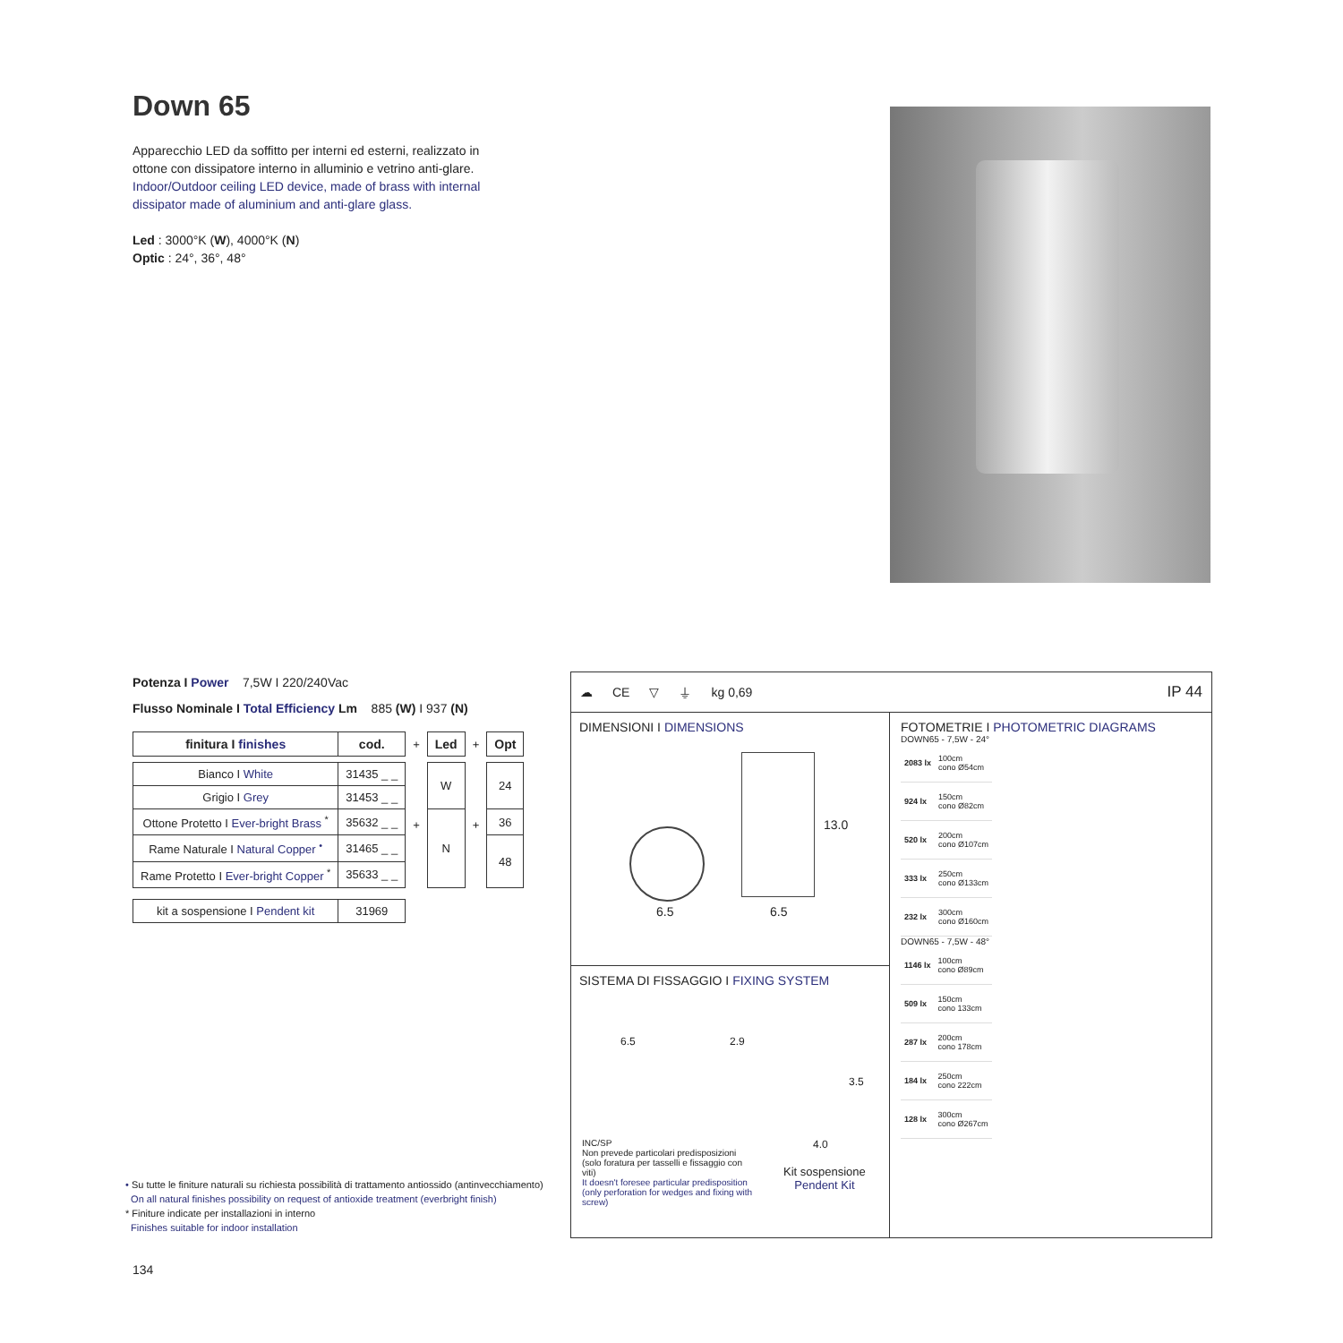Down 65
Apparecchio LED da soffitto per interni ed esterni, realizzato in ottone con dissipatore interno in alluminio e vetrino anti-glare.
Indoor/Outdoor ceiling LED device, made of brass with internal dissipator made of aluminium and anti-glare glass.
Led : 3000°K (W), 4000°K (N)
Optic : 24°, 36°, 48°
Potenza I Power 7,5W I 220/240Vac
Flusso Nominale I Total Efficiency Lm 885 (W) I 937 (N)
| finitura I finishes | cod. | + | Led | + | Opt |
| Bianco I White | 31435 _ _ | + | W | + | 24 |
| Grigio I Grey | 31453 _ _ | | | | |
| Ottone Protetto I Ever-bright Brass <sup>*</sup> | 35632 _ _ | | N | | 36 |
| Rame Naturale I Natural Copper <sup>•</sup> | 31465 _ _ | | | | 48 |
| Rame Protetto I Ever-bright Copper <sup>*</sup> | 35633 _ _ | | | | |
| kit a sospensione I Pendent kit | 31969 | | | | |
• Su tutte le finiture naturali su richiesta possibilità di trattamento antiossido (antinvecchiamento)
On all natural finishes possibility on request of antioxide treatment (everbright finish)
* Finiture indicate per installazioni in interno
Finishes suitable for indoor installation
134
☁ CE ▽ ⏚ kg 0,69 IP 44
DIMENSIONI I DIMENSIONS
6.5 6.5
13.0
SISTEMA DI FISSAGGIO I FIXING SYSTEM
6.5 2.9
3.5
4.0
INC/SP
Non prevede particolari predisposizioni (solo foratura per tasselli e fissaggio con viti)
It doesn't foresee particular predisposition (only perforation for wedges and fixing with screw)
Kit sospensione
Pendent Kit
FOTOMETRIE I PHOTOMETRIC DIAGRAMS
DOWN65 - 7,5W - 24°
| 2083 lx | 100cm cono Ø54cm |
| 924 lx | 150cm cono Ø82cm |
| 520 lx | 200cm cono Ø107cm |
| 333 lx | 250cm cono Ø133cm |
| 232 lx | 300cm cono Ø160cm |
DOWN65 - 7,5W - 48°
| 1146 lx | 100cm cono Ø89cm |
| 509 lx | 150cm cono 133cm |
| 287 lx | 200cm cono 178cm |
| 184 lx | 250cm cono 222cm |
| 128 lx | 300cm cono Ø267cm |